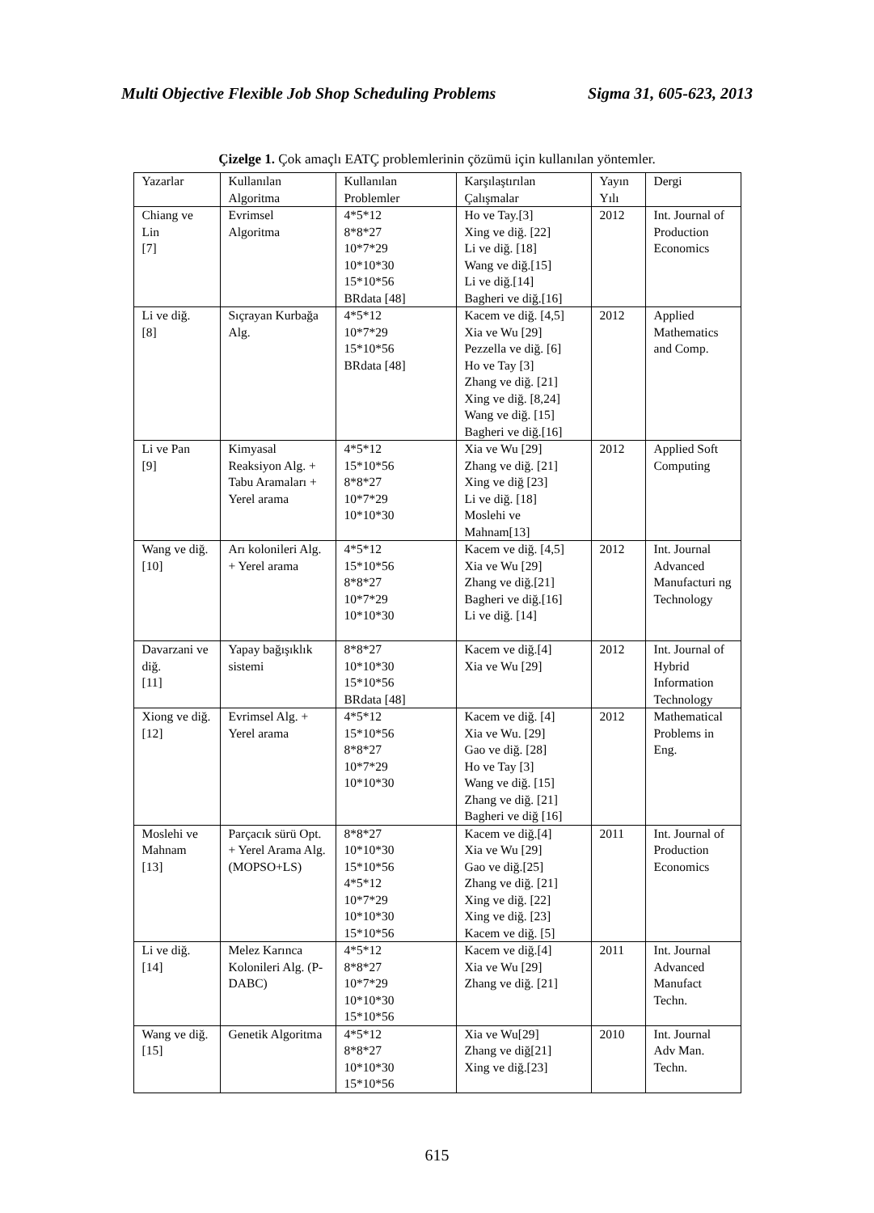Multi Objective Flexible Job Shop Scheduling Problems Sigma 31, 605-623, 2013
Çizelge 1. Çok amaçlı EATÇ problemlerinin çözümü için kullanılan yöntemler.
| Yazarlar | Kullanılan Algoritma | Kullanılan Problemler | Karşılaştırılan Çalışmalar | Yayın Yılı | Dergi |
| Chiang ve Lin [7] | Evrimsel Algoritma | 4*5*12 8*8*27 10*7*29 10*10*30 15*10*56 BRdata [48] | Ho ve Tay.[3] Xing ve diğ. [22] Li ve diğ. [18] Wang ve diğ.[15] Li ve diğ.[14] Bagheri ve diğ.[16] | 2012 | Int. Journal of Production Economics |
| Li ve diğ. [8] | Sıçrayan Kurbağa Alg. | 4*5*12 10*7*29 15*10*56 BRdata [48] | Kacem ve diğ. [4,5] Xia ve Wu [29] Pezzella ve diğ. [6] Ho ve Tay [3] Zhang ve diğ. [21] Xing ve diğ. [8,24] Wang ve diğ. [15] Bagheri ve diğ.[16] | 2012 | Applied Mathematics and Comp. |
| Li ve Pan [9] | Kimyasal Reaksiyon Alg. + Tabu Aramaları + Yerel arama | 4*5*12 15*10*56 8*8*27 10*7*29 10*10*30 | Xia ve Wu [29] Zhang ve diğ. [21] Xing ve diğ [23] Li ve diğ. [18] Moslehi ve Mahnam[13] | 2012 | Applied Soft Computing |
| Wang ve diğ. [10] | Arı kolonileri Alg. + Yerel arama | 4*5*12 15*10*56 8*8*27 10*7*29 10*10*30 | Kacem ve diğ. [4,5] Xia ve Wu [29] Zhang ve diğ.[21] Bagheri ve diğ.[16] Li ve diğ. [14] | 2012 | Int. Journal Advanced Manufacturi ng Technology |
| Davarzani ve diğ. [11] | Yapay bağışıklık sistemi | 8*8*27 10*10*30 15*10*56 BRdata [48] | Kacem ve diğ.[4] Xia ve Wu [29] | 2012 | Int. Journal of Hybrid Information Technology |
| Xiong ve diğ. [12] | Evrimsel Alg. + Yerel arama | 4*5*12 15*10*56 8*8*27 10*7*29 10*10*30 | Kacem ve diğ. [4] Xia ve Wu. [29] Gao ve diğ. [28] Ho ve Tay [3] Wang ve diğ. [15] Zhang ve diğ. [21] Bagheri ve diğ [16] | 2012 | Mathematical Problems in Eng. |
| Moslehi ve Mahnam [13] | Parçacık sürü Opt. + Yerel Arama Alg. (MOPSO+LS) | 8*8*27 10*10*30 15*10*56 4*5*12 10*7*29 10*10*30 15*10*56 | Kacem ve diğ.[4] Xia ve Wu [29] Gao ve diğ.[25] Zhang ve diğ. [21] Xing ve diğ. [22] Xing ve diğ. [23] Kacem ve diğ. [5] | 2011 | Int. Journal of Production Economics |
| Li ve diğ. [14] | Melez Karınca Kolonileri Alg. (P-DABC) | 4*5*12 8*8*27 10*7*29 10*10*30 15*10*56 | Kacem ve diğ.[4] Xia ve Wu [29] Zhang ve diğ. [21] | 2011 | Int. Journal Advanced Manufact Techn. |
| Wang ve diğ. [15] | Genetik Algoritma | 4*5*12 8*8*27 10*10*30 15*10*56 | Xia ve Wu[29] Zhang ve diğ[21] Xing ve diğ.[23] | 2010 | Int. Journal Adv Man. Techn. |
615